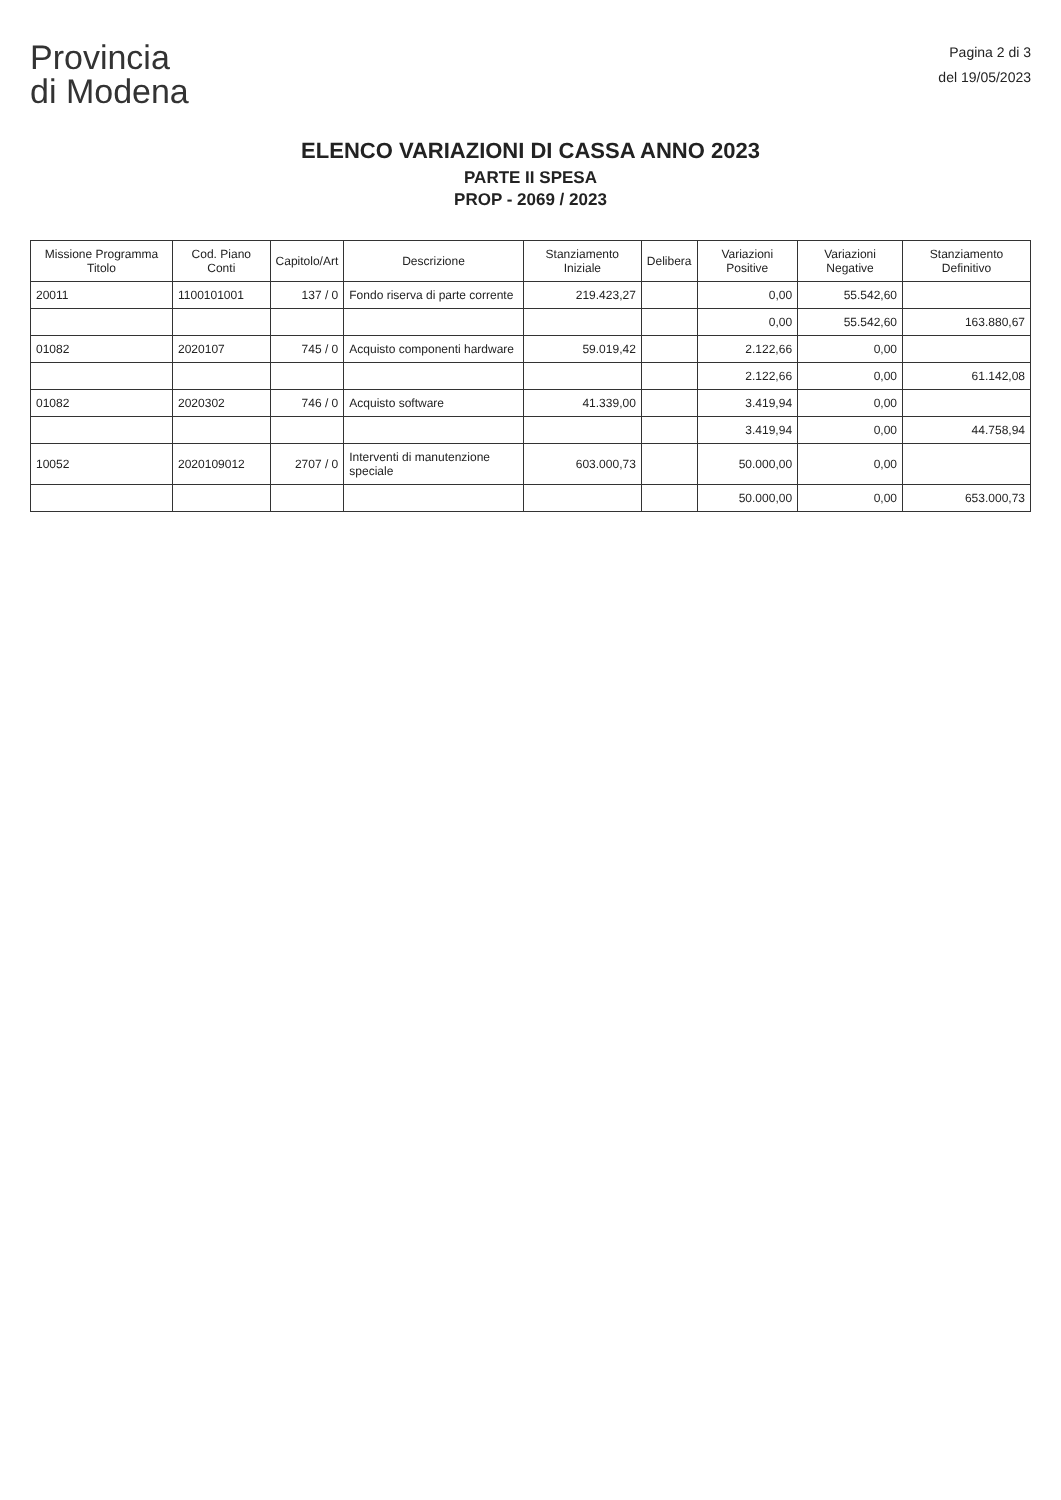Provincia
di Modena
Pagina 2 di 3
del 19/05/2023
ELENCO VARIAZIONI DI CASSA ANNO 2023
PARTE II SPESA
PROP - 2069 / 2023
| Missione Programma Titolo | Cod. Piano Conti | Capitolo/Art | Descrizione | Stanziamento Iniziale | Delibera | Variazioni Positive | Variazioni Negative | Stanziamento Definitivo |
| --- | --- | --- | --- | --- | --- | --- | --- | --- |
| 20011 | 1100101001 | 137 / 0 | Fondo riserva di parte corrente | 219.423,27 | | 0,00 | 55.542,60 | |
| | | | | | | 0,00 | 55.542,60 | 163.880,67 |
| 01082 | 2020107 | 745 / 0 | Acquisto componenti hardware | 59.019,42 | | 2.122,66 | 0,00 | |
| | | | | | | 2.122,66 | 0,00 | 61.142,08 |
| 01082 | 2020302 | 746 / 0 | Acquisto software | 41.339,00 | | 3.419,94 | 0,00 | |
| | | | | | | 3.419,94 | 0,00 | 44.758,94 |
| 10052 | 2020109012 | 2707 / 0 | Interventi di manutenzione speciale | 603.000,73 | | 50.000,00 | 0,00 | |
| | | | | | | 50.000,00 | 0,00 | 653.000,73 |